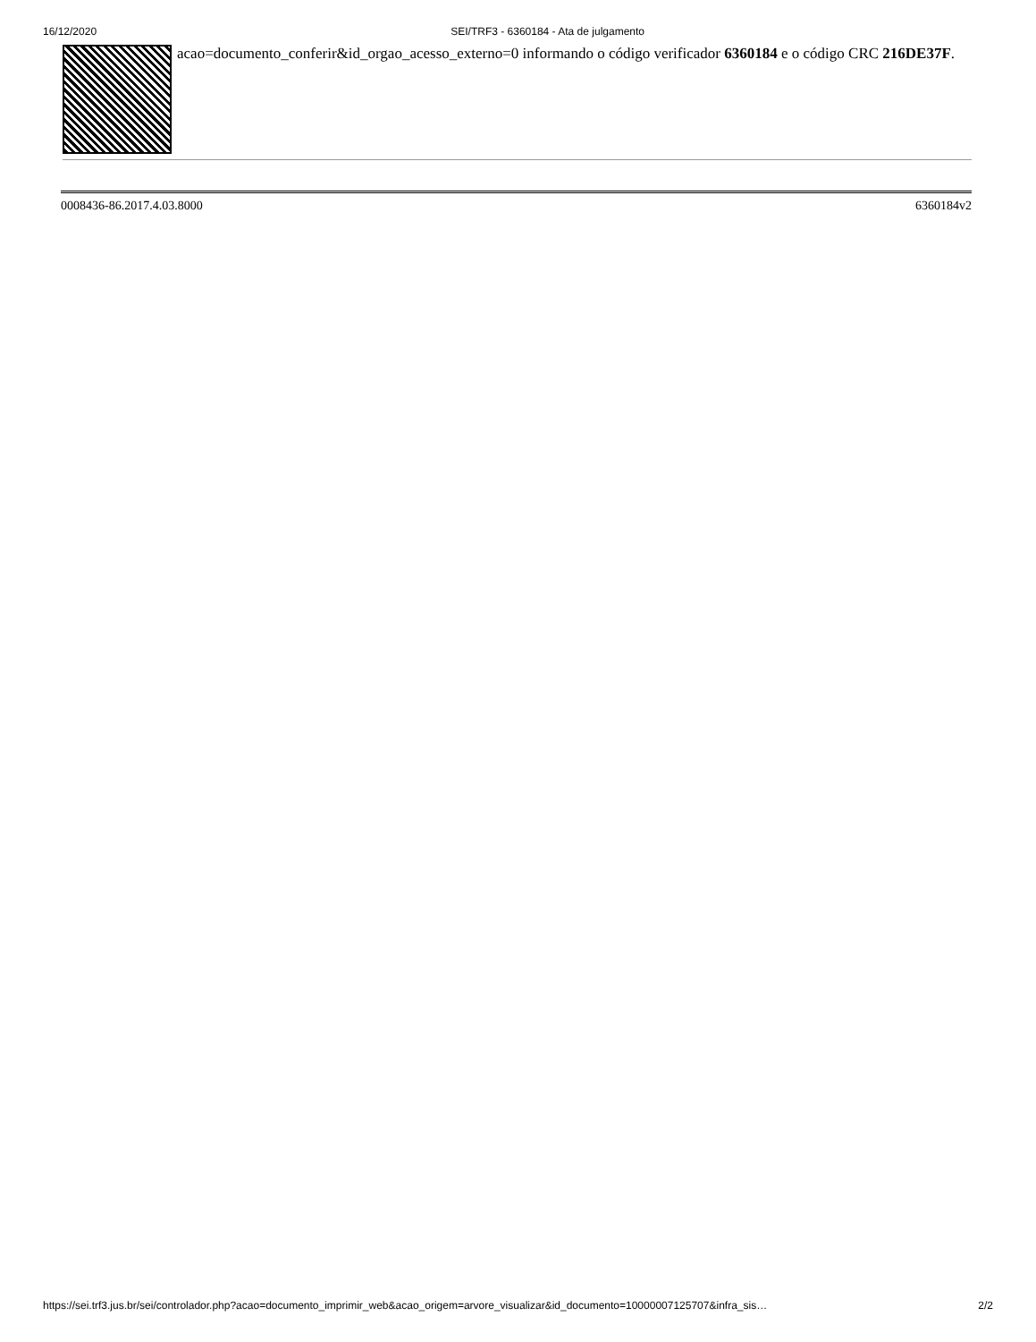16/12/2020 SEI/TRF3 - 6360184 - Ata de julgamento
acao=documento_conferir&id_orgao_acesso_externo=0 informando o código verificador 6360184 e o código CRC 216DE37F.
0008436-86.2017.4.03.8000 6360184v2
https://sei.trf3.jus.br/sei/controlador.php?acao=documento_imprimir_web&acao_origem=arvore_visualizar&id_documento=10000007125707&infra_sis… 2/2